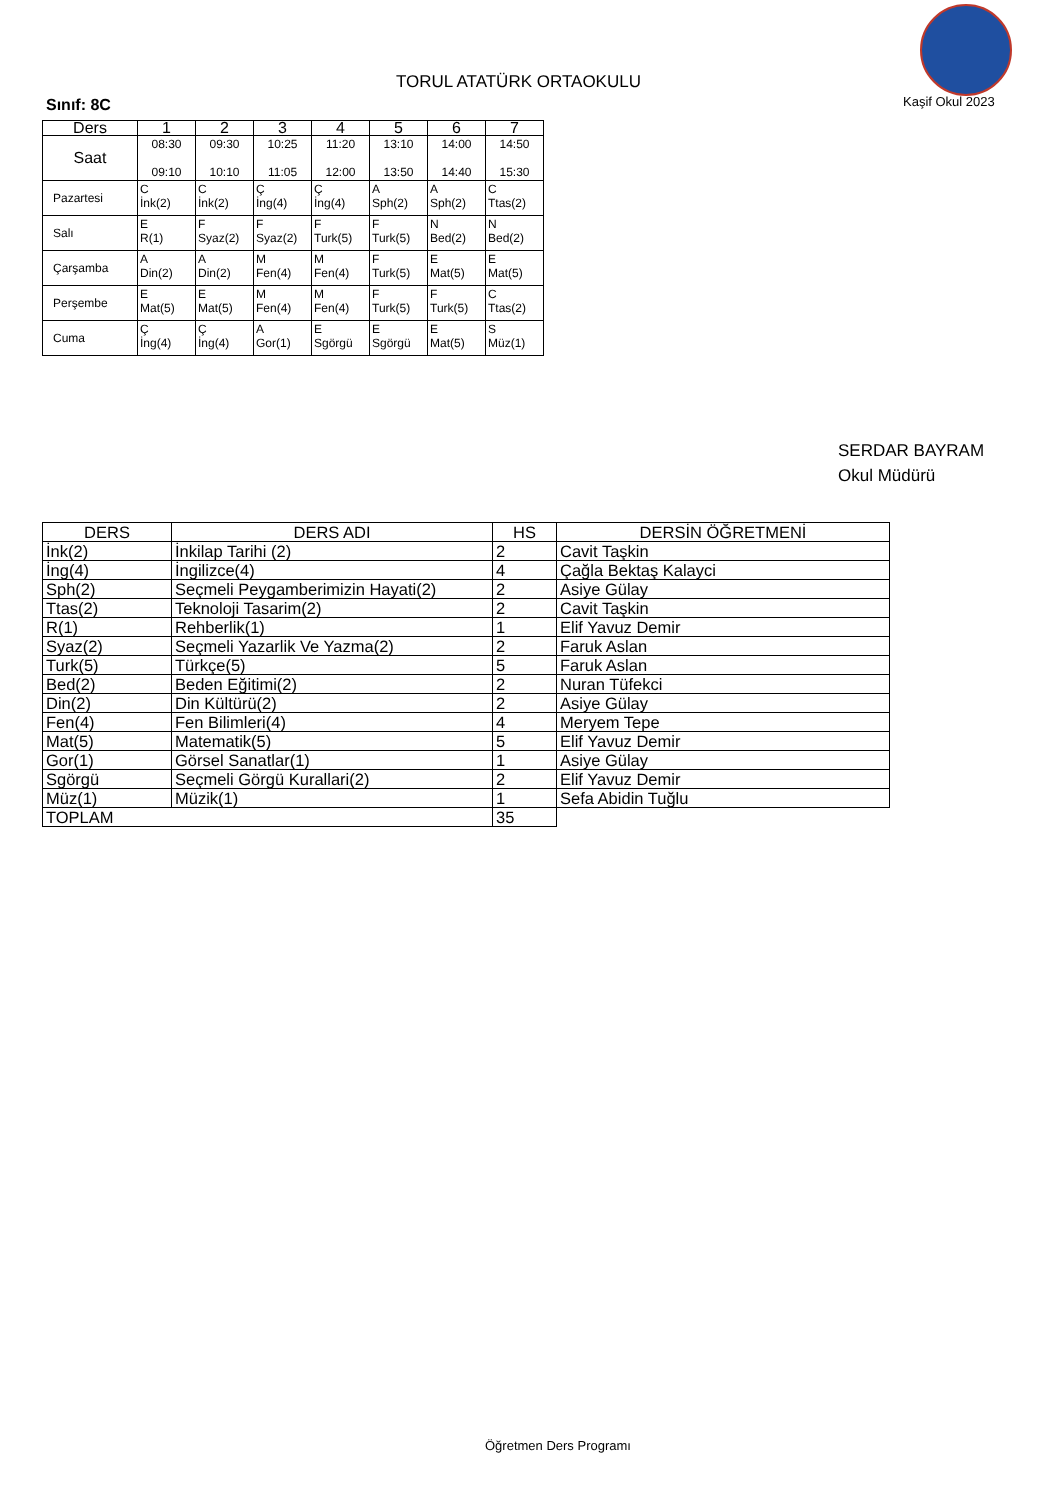TORUL ATATÜRK ORTAOKULU
Sınıf: 8C Kaşif Okul 2023
| Ders | 1 | 2 | 3 | 4 | 5 | 6 | 7 |
| --- | --- | --- | --- | --- | --- | --- | --- |
| Saat | 08:30 09:10 | 09:30 10:10 | 10:25 11:05 | 11:20 12:00 | 13:10 13:50 | 14:00 14:40 | 14:50 15:30 |
| Pazartesi | C İnk(2) | C İnk(2) | Ç İng(4) | Ç İng(4) | A Sph(2) | A Sph(2) | C Ttas(2) |
| Salı | E R(1) | F Syaz(2) | F Syaz(2) | F Turk(5) | F Turk(5) | N Bed(2) | N Bed(2) |
| Çarşamba | A Din(2) | A Din(2) | M Fen(4) | M Fen(4) | F Turk(5) | E Mat(5) | E Mat(5) |
| Perşembe | E Mat(5) | E Mat(5) | M Fen(4) | M Fen(4) | F Turk(5) | F Turk(5) | C Ttas(2) |
| Cuma | Ç İng(4) | Ç İng(4) | A Gor(1) | E Sgörgü | E Sgörgü | E Mat(5) | S Müz(1) |
SERDAR BAYRAM
Okul Müdürü
| DERS | DERS ADI | HS | DERSİN ÖĞRETMENİ |
| --- | --- | --- | --- |
| İnk(2) | İnkilap Tarihi (2) | 2 | Cavit Taşkin |
| İng(4) | İngilizce(4) | 4 | Çağla Bektaş Kalayci |
| Sph(2) | Seçmeli Peygamberimizin Hayati(2) | 2 | Asiye Gülay |
| Ttas(2) | Teknoloji Tasarim(2) | 2 | Cavit Taşkin |
| R(1) | Rehberlik(1) | 1 | Elif Yavuz Demir |
| Syaz(2) | Seçmeli Yazarlik Ve Yazma(2) | 2 | Faruk Aslan |
| Turk(5) | Türkçe(5) | 5 | Faruk Aslan |
| Bed(2) | Beden Eğitimi(2) | 2 | Nuran Tüfekci |
| Din(2) | Din Kültürü(2) | 2 | Asiye Gülay |
| Fen(4) | Fen Bilimleri(4) | 4 | Meryem Tepe |
| Mat(5) | Matematik(5) | 5 | Elif Yavuz Demir |
| Gor(1) | Görsel Sanatlar(1) | 1 | Asiye Gülay |
| Sgörgü | Seçmeli Görgü Kurallari(2) | 2 | Elif Yavuz Demir |
| Müz(1) | Müzik(1) | 1 | Sefa Abidin Tuğlu |
| TOPLAM | | 35 | |
Öğretmen Ders Programı